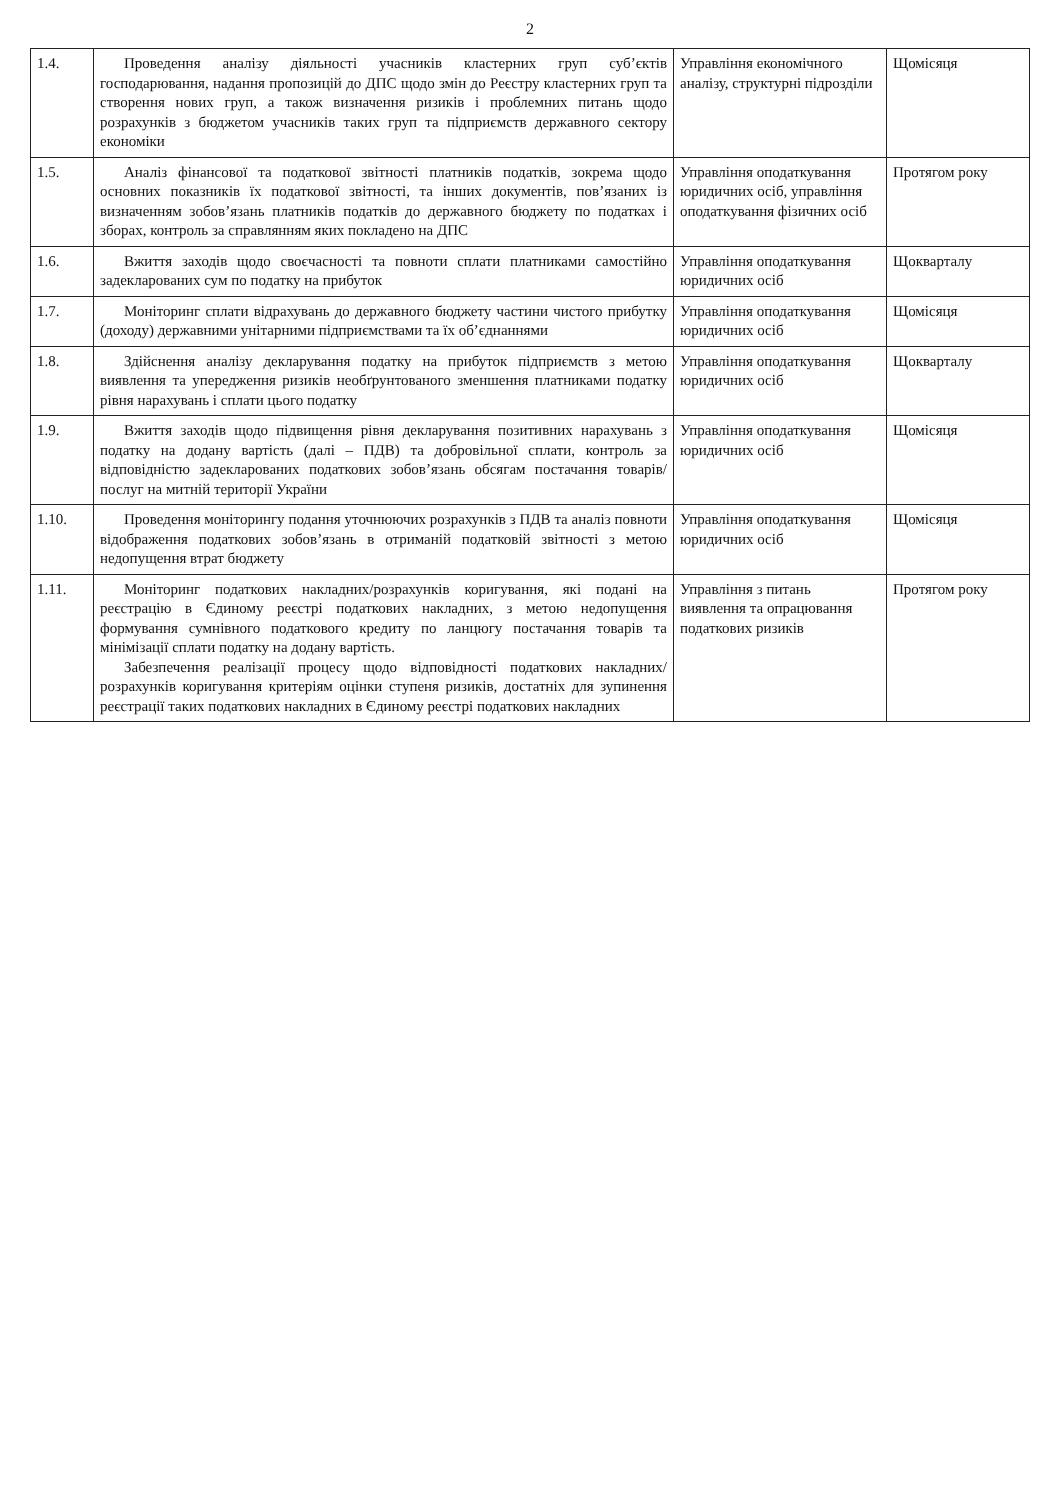2
| 1.4. | Проведення аналізу діяльності учасників кластерних груп суб’єктів господарювання, надання пропозицій до ДПС щодо змін до Реєстру кластерних груп та створення нових груп, а також визначення ризиків і проблемних питань щодо розрахунків з бюджетом учасників таких груп та підприємств державного сектору економіки | Управління економічного аналізу, структурні підрозділи | Щомісяця |
| 1.5. | Аналіз фінансової та податкової звітності платників податків, зокрема щодо основних показників їх податкової звітності, та інших документів, пов’язаних із визначенням зобов’язань платників податків до державного бюджету по податках і зборах, контроль за справлянням яких покладено на ДПС | Управління оподаткування юридичних осіб, управління оподаткування фізичних осіб | Протягом року |
| 1.6. | Вжиття заходів щодо своєчасності та повноти сплати платниками самостійно задекларованих сум по податку на прибуток | Управління оподаткування юридичних осіб | Щокварталу |
| 1.7. | Моніторинг сплати відрахувань до державного бюджету частини чистого прибутку (доходу) державними унітарними підприємствами та їх об’єднаннями | Управління оподаткування юридичних осіб | Щомісяця |
| 1.8. | Здійснення аналізу декларування податку на прибуток підприємств з метою виявлення та упередження ризиків необґрунтованого зменшення платниками податку рівня нарахувань і сплати цього податку | Управління оподаткування юридичних осіб | Щокварталу |
| 1.9. | Вжиття заходів щодо підвищення рівня декларування позитивних нарахувань з податку на додану вартість (далі – ПДВ) та добровільної сплати, контроль за відповідністю задекларованих податкових зобов’язань обсягам постачання товарів/послуг на митній території України | Управління оподаткування юридичних осіб | Щомісяця |
| 1.10. | Проведення моніторингу подання уточнюючих розрахунків з ПДВ та аналіз повноти відображення податкових зобов’язань в отриманій податковій звітності з метою недопущення втрат бюджету | Управління оподаткування юридичних осіб | Щомісяця |
| 1.11. | Моніторинг податкових накладних/розрахунків коригування, які подані на реєстрацію в Єдиному реєстрі податкових накладних, з метою недопущення формування сумнівного податкового кредиту по ланцюгу постачання товарів та мінімізації сплати податку на додану вартість. Забезпечення реалізації процесу щодо відповідності податкових накладних/розрахунків коригування критеріям оцінки ступеня ризиків, достатніх для зупинення реєстрації таких податкових накладних в Єдиному реєстрі податкових накладних | Управління з питань виявлення та опрацювання податкових ризиків | Протягом року |